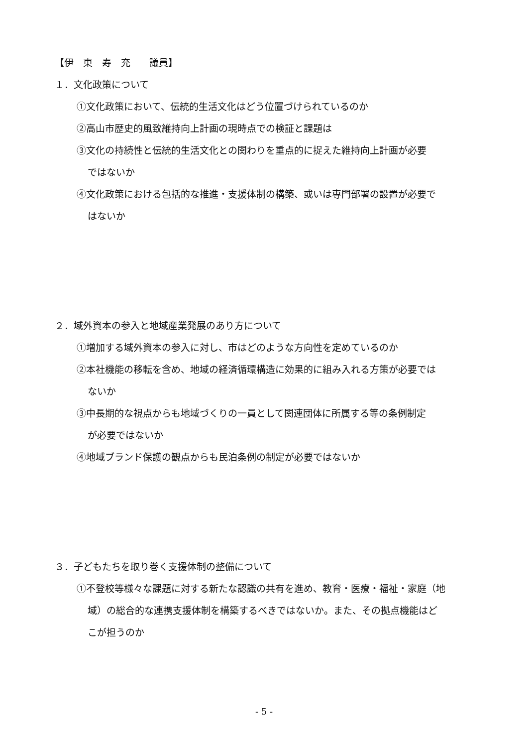【伊　東　寿　充　　議員】
１．文化政策について
①文化政策において、伝統的生活文化はどう位置づけられているのか
②高山市歴史的風致維持向上計画の現時点での検証と課題は
③文化の持続性と伝統的生活文化との関わりを重点的に捉えた維持向上計画が必要
ではないか
④文化政策における包括的な推進・支援体制の構築、或いは専門部署の設置が必要で
はないか
２．域外資本の参入と地域産業発展のあり方について
①増加する域外資本の参入に対し、市はどのような方向性を定めているのか
②本社機能の移転を含め、地域の経済循環構造に効果的に組み入れる方策が必要では
ないか
③中長期的な視点からも地域づくりの一員として関連団体に所属する等の条例制定
が必要ではないか
④地域ブランド保護の観点からも民泊条例の制定が必要ではないか
３．子どもたちを取り巻く支援体制の整備について
①不登校等様々な課題に対する新たな認識の共有を進め、教育・医療・福祉・家庭（地
域）の総合的な連携支援体制を構築するべきではないか。また、その拠点機能はど
こが担うのか
- 5 -